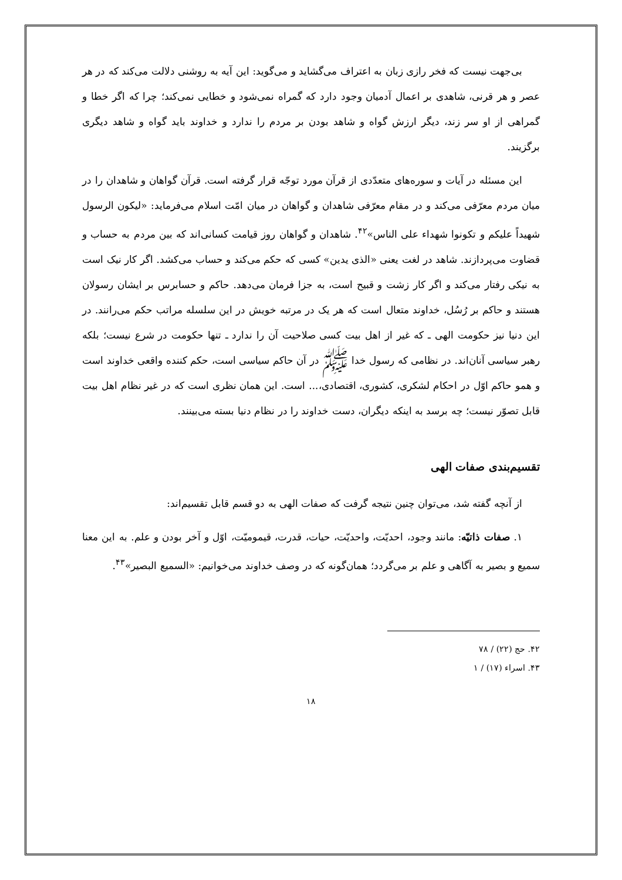بی‌جهت نیست که فخر رازی زبان به اعتراف می‌گشاید و می‌گوید: این آیه به روشنی دلالت می‌کند که در هر عصر و هر قرنی، شاهدی بر اعمال آدمیان وجود دارد که گمراه نمی‌شود و خطایی نمی‌کند؛ چرا که اگر خطا و گمراهی از او سر زند، دیگر ارزش گواه و شاهد بودن بر مردم را ندارد و خداوند باید گواه و شاهد دیگری برگزیند.
این مسئله در آیات و سوره‌های متعدّدی از قرآن مورد توجّه قرار گرفته است. قرآن گواهان و شاهدان را در میان مردم معرّفی می‌کند و در مقام معرّفی شاهدان و گواهان در میان امّت اسلام می‌فرماید: «لیکون الرسول شهیداً علیکم و تکونوا شهداء علی الناس»<sup>۴۲</sup>. شاهدان و گواهان روز قیامت کسانی‌اند که بین مردم به حساب و قضاوت می‌پردازند. شاهد در لغت یعنی «الذی یدین» کسی که حکم می‌کند و حساب می‌کشد. اگر کار نیک است به نیکی رفتار می‌کند و اگر کار زشت و قبیح است، به جزا فرمان می‌دهد. حاکم و حسابرس بر ایشان رسولان هستند و حاکم بر رُسُل، خداوند متعال است که هر یک در مرتبه خویش در این سلسله مراتب حکم می‌رانند. در این دنیا نیز حکومت الهی ـ که غیر از اهل بیت کسی صلاحیت آن را ندارد ـ تنها حکومت در شرع نیست؛ بلکه رهبر سیاسی آنان‌اند. در نظامی که رسول خدا ﷺ در آن حاکم سیاسی است، حکم کننده واقعی خداوند است و همو حاکم اوّل در احکام لشکری، کشوری، اقتصادی،... است. این همان نظری است که در غیر نظام اهل بیت قابل تصوّر نیست؛ چه برسد به اینکه دیگران، دست خداوند را در نظام دنیا بسته می‌بینند.
تقسیم‌بندی صفات الهی
از آنچه گفته شد، می‌توان چنین نتیجه گرفت که صفات الهی به دو قسم قابل تقسیم‌اند:
۱. صفات ذاتیّه: مانند وجود، احدیّت، واحدیّت، حیات، قدرت، قیمومیّت، اوّل و آخر بودن و علم. به این معنا سمیع و بصیر به آگاهی و علم بر می‌گردد؛ همان‌گونه که در وصف خداوند می‌خوانیم: «السمیع البصیر»<sup>۴۳</sup>.
۴۲. حج (۲۲) / ۷۸
۴۳. اسراء (۱۷) / ۱
۱۸